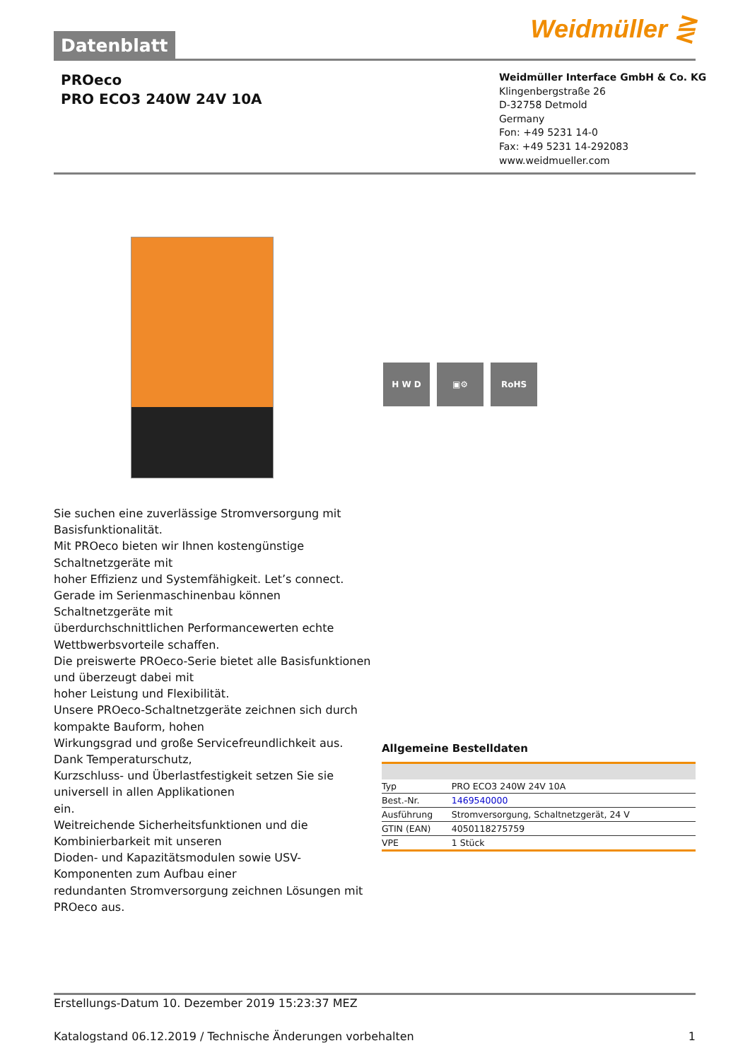Datenblatt Weidmüller ⋛
PROeco
PRO ECO3 240W 24V 10A
Weidmüller Interface GmbH & Co. KG
Klingenbergstraße 26
D-32758 Detmold
Germany
Fon: +49 5231 14-0
Fax: +49 5231 14-292083
www.weidmueller.com
H W D ▣⚙ RoHS
Sie suchen eine zuverlässige Stromversorgung mit Basisfunktionalität.
Mit PROeco bieten wir Ihnen kostengünstige Schaltnetzgeräte mit
hoher Effizienz und Systemfähigkeit. Let’s connect.
Gerade im Serienmaschinenbau können Schaltnetzgeräte mit
überdurchschnittlichen Performancewerten echte Wettbwerbsvorteile schaffen.
Die preiswerte PROeco-Serie bietet alle Basisfunktionen und überzeugt dabei mit
hoher Leistung und Flexibilität.
Unsere PROeco-Schaltnetzgeräte zeichnen sich durch kompakte Bauform, hohen
Wirkungsgrad und große Servicefreundlichkeit aus. Dank Temperaturschutz,
Kurzschluss- und Überlastfestigkeit setzen Sie sie universell in allen Applikationen
ein.
Weitreichende Sicherheitsfunktionen und die Kombinierbarkeit mit unseren
Dioden- und Kapazitätsmodulen sowie USV-Komponenten zum Aufbau einer
redundanten Stromversorgung zeichnen Lösungen mit PROeco aus.
Allgemeine Bestelldaten
| Typ | PRO ECO3 240W 24V 10A |
| Best.-Nr. | 1469540000 |
| Ausführung | Stromversorgung, Schaltnetzgerät, 24 V |
| GTIN (EAN) | 4050118275759 |
| VPE | 1 Stück |
Erstellungs-Datum 10. Dezember 2019 15:23:37 MEZ
Katalogstand 06.12.2019 / Technische Änderungen vorbehalten 1